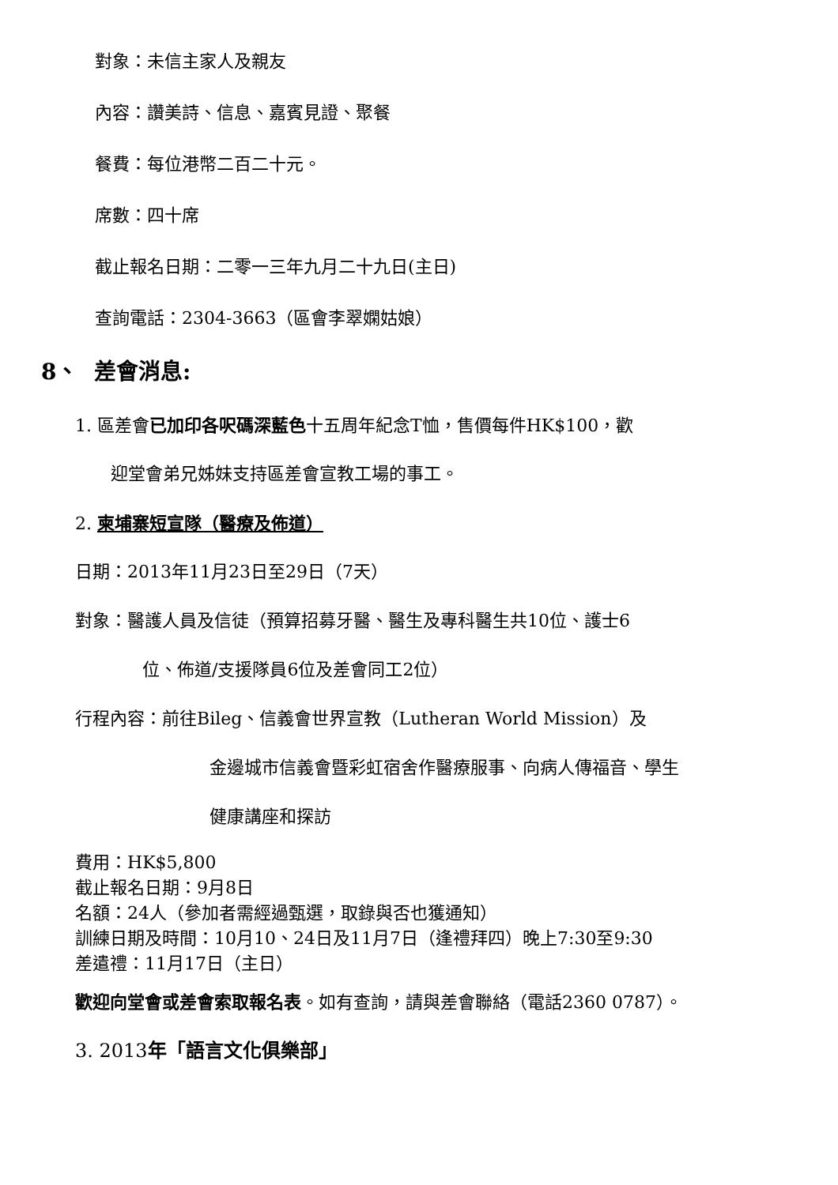對象：未信主家人及親友
內容：讚美詩、信息、嘉賓見證、聚餐
餐費：每位港幣二百二十元。
席數：四十席
截止報名日期：二零一三年九月二十九日(主日)
查詢電話：2304-3663（區會李翠嫻姑娘）
8、 差會消息:
1. 區差會已加印各呎碼深藍色十五周年紀念T恤，售價每件HK$100，歡
迎堂會弟兄姊妹支持區差會宣教工場的事工。
2. 柬埔寨短宣隊（醫療及佈道）
日期：2013年11月23日至29日（7天）
對象：醫護人員及信徒（預算招募牙醫、醫生及專科醫生共10位、護士6
位、佈道/支援隊員6位及差會同工2位）
行程內容：前往Bileg、信義會世界宣教（Lutheran World Mission）及
金邊城市信義會暨彩虹宿舍作醫療服事、向病人傳福音、學生
健康講座和探訪
費用：HK$5,800
截止報名日期：9月8日
名額：24人（參加者需經過甄選，取錄與否也獲通知）
訓練日期及時間：10月10、24日及11月7日（逢禮拜四）晚上7:30至9:30
差遣禮：11月17日（主日）
歡迎向堂會或差會索取報名表。如有查詢，請與差會聯絡（電話2360 0787）。
3. 2013年「語言文化俱樂部」